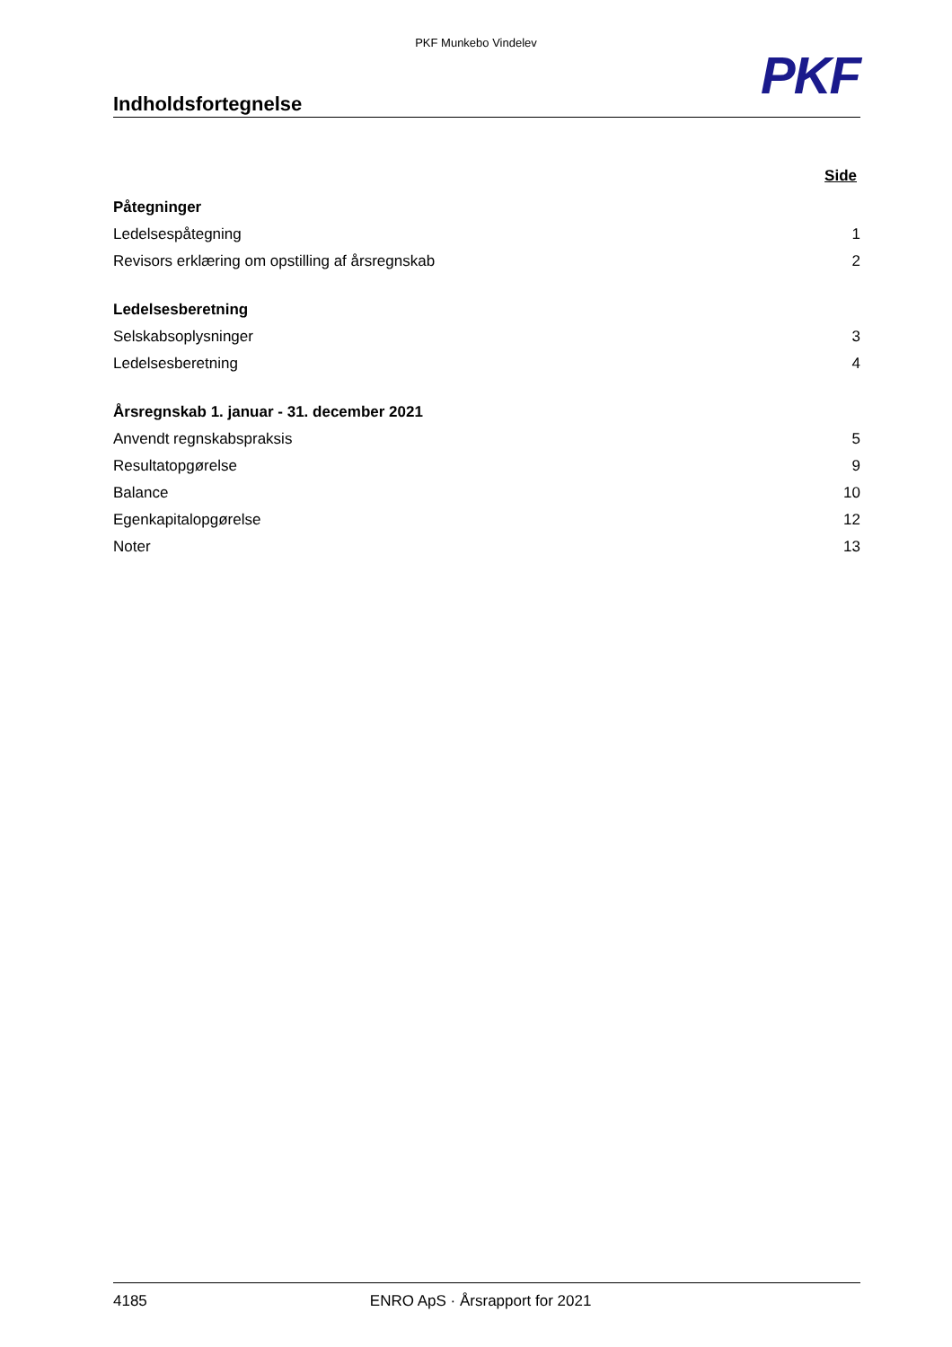PKF Munkebo Vindelev
PKF
Indholdsfortegnelse
Side
Påtegninger
Ledelsespåtegning 1
Revisors erklæring om opstilling af årsregnskab 2
Ledelsesberetning
Selskabsoplysninger 3
Ledelsesberetning 4
Årsregnskab 1. januar - 31. december 2021
Anvendt regnskabspraksis 5
Resultatopgørelse 9
Balance 10
Egenkapitalopgørelse 12
Noter 13
4185 ENRO ApS · Årsrapport for 2021